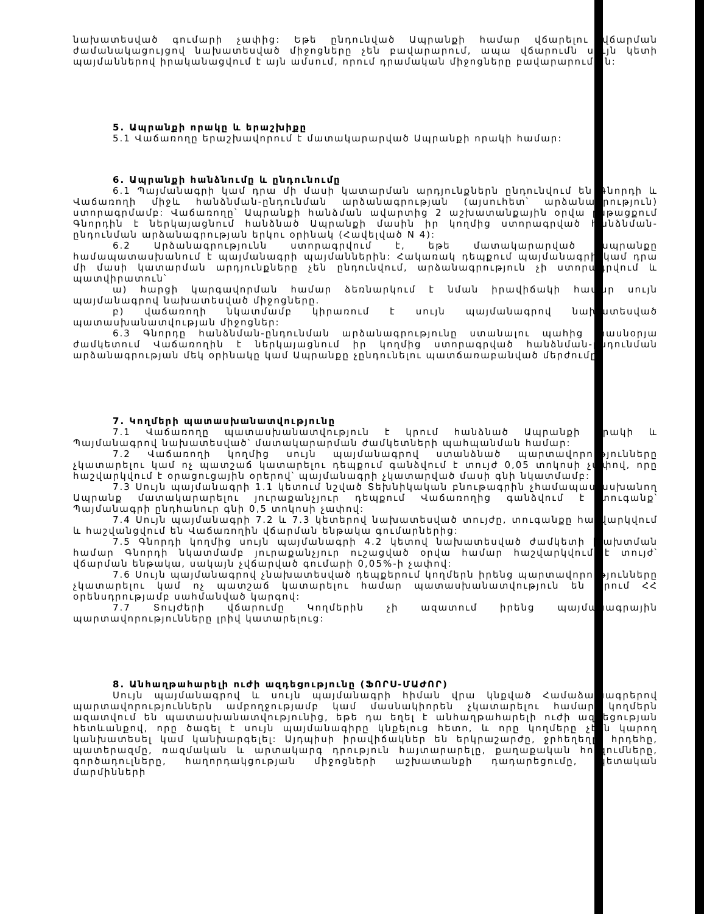նախատեսված գումարի չափից: Եթե ընդունված Ապրանքի համար վճարելու վճարման ժամանակացույցով նախատեսված միջոցները չեն բավարարում, ապա վճարումն սույն կետի պայմաններով իրականացվում է այն ամսում, որում դրամական միջոցները բավարարում են:
5. Ապրանքի որակը և երաշխիքը
5.1 Վաճառողը երաշխավորում է մատակարարված Ապրանքի որակի համար:
6. Ապրանքի հանձնումը և ընդունումը
6.1 Պայմանագրի կամ դրա մի մասի կատարման արդյունքներն ընդունվում են Գնորդի և Վաճառողի միջև հանձնման-ընդունման արձանագրության (այսուհետ՝ արձանագրություն) ստորագրմամբ: Վաճառողը՝ Ապրանքի հանձման ավարտից 2 աշխատանքային օրվա ընթացքում Գնորդին է ներկայացնում հանձնած Ապրանքի մասին իր կողմից ստորագրված հանձնման-ընդունման արձանագրության երկու օրինակ (Հավելված N 4):
6.2 Արձանագրությունն ստորագրվում է, եթե մատակարարված ապրանքը համապատասխանում է պայմանագրի պայմաններին: Հակառակ դեպքում պայմանագրի կամ դրա մի մասի կատարման արդյունքները չեն ընդունվում, արձանագրություն չի ստորագրվում և պատվիրատուն՝
ա) հարցի կարգավորման համար ձեռնարկում է նման իրավիճակի համար սույն պայմանագրով նախատեսված միջոցները.
բ) վաճառողի նկատմամբ կիրառում է սույն պայմանագրով նախատեսված պատասխանատվության միջոցներ:
6.3 Գնորդը հանձնման-ընդունման արձանագրությունը ստանալու պահից տասնօրյա ժամկետում Վաճառողին է ներկայացնում իր կողմից ստորագրված հանձնման-ընդունման արձանագրության մեկ օրինակը կամ Ապրանքը չընդունելու պատճառաբանված մերժումը:
7. Կողմերի պատասխանատվությունը
7.1 Վաճառողը պատասխանատվություն է կրում հանձնած Ապրանքի որակի և Պայմանագրով նախատեսված՝ մատակարարման ժամկետների պահպանման համար:
7.2 Վաճառողի կողմից սույն պայմանագրով ստանձնած պարտավորությունները չկատարելու կամ ոչ պատշաճ կատարելու դեպքում գանձվում է տույժ 0,05 տոկոսի չափով, որը հաշվարկվում է օրացուցային օրերով՝ պայմանագրի չկատարված մասի գնի նկատմամբ:
7.3 Սույն պայմանագրի 1.1 կետում նշված Տեխնիկական բնութագրին չհամապատասխանող Ապրանք մատակարարելու յուրաքանչյուր դեպքում Վաճառողից գանձվում է տուգանք՝ Պայմանագրի ընդհանուր գնի 0,5 տոկոսի չափով:
7.4 Սույն պայմանագրի 7.2 և 7.3 կետերով նախատեսված տույժը, տուգանքը հաշվարկվում և հաշվանցվում են Վաճառողին վճարման ենթակա գումարներից:
7.5 Գնորդի կողմից սույն պայմանագրի 4.2 կետով նախատեսված ժամկետի խախտման համար Գնորդի նկատմամբ յուրաքանչյուր ուշացված օրվա համար հաշվարկվում է տույժ՝ վճարման ենթակա, սակայն չվճարված գումարի 0,05%-ի չափով:
7.6 Սույն պայմանագրով չնախատեսված դեպքերում կողմերն իրենց պարտավորությունները չկատարելու կամ ոչ պատշաճ կատարելու համար պատասխանատվություն են կրում ՀՀ օրենսդրությամբ սահմանված կարգով:
7.7 Տույժերի վճարումը Կողմերին չի ազատում իրենց պայմանագրային պարտավորությունները լրիվ կատարելուց:
8. Անհաղթահարելի ուժի ազդեցությունը (ՖՈՐՍ-ՄԱԺՈՐ)
Սույն պայմանագրով և սույն պայմանագրի հիման վրա կնքված Համաձայնագրերով պարտավորություններն ամբողջությամբ կամ մասնակիորեն չկատարելու համար կողմերն ազատվում են պատասխանատվությունից, եթե դա եղել է անհաղթահարելի ուժի ազդեցության հետևանքով, որը ծագել է սույն պայմանագիրը կնքելուց հետո, և որը կողմերը չէին կարող կանխատեսել կամ կանխարգելել: Այդպիսի իրավիճակներ են երկրաշարժը, ջրհեղեղը, հրդեհը, պատերազմը, ռազմական և արտակարգ դրություն հայտարարելը, քաղաքական հուզումները, գործադուլները, հաղորդակցության միջոցների աշխատանքի դադարեցումը, պետական մարմինների